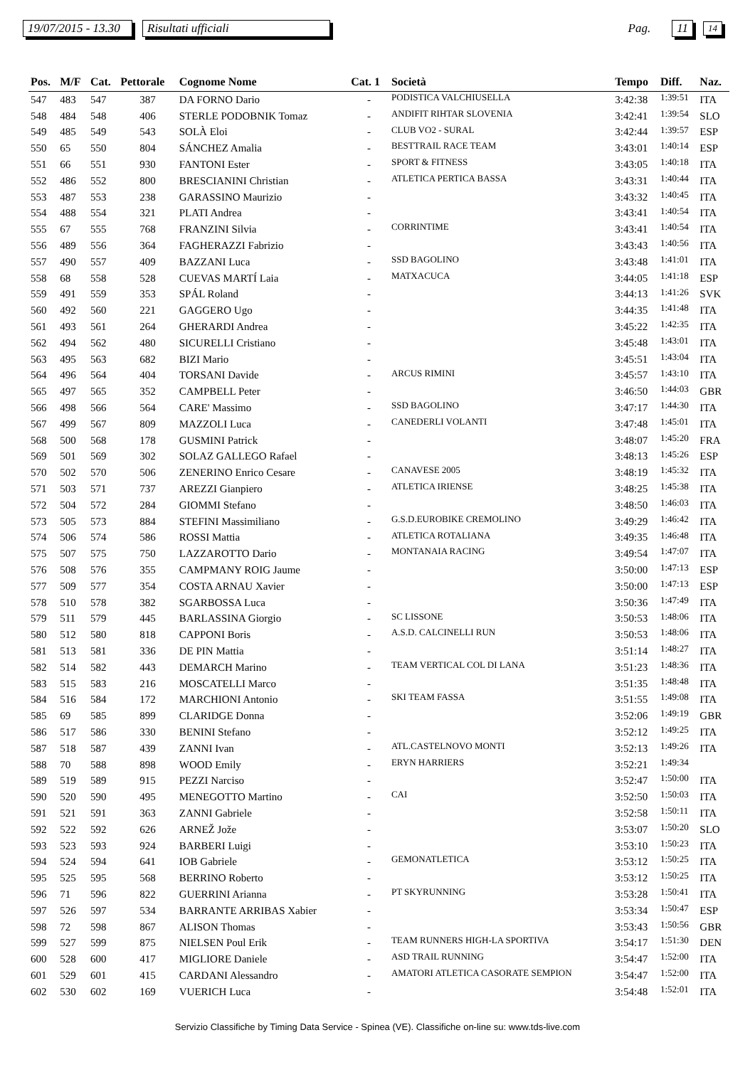19/07/2015 - 13.30 Risultati ufficiali Pag. 11 14
| Pos. | M/F | Cat. | Pettorale | Cognome Nome | Cat. 1 | Società | Tempo | Diff. | Naz. |
| --- | --- | --- | --- | --- | --- | --- | --- | --- | --- |
| 547 | 483 | 547 | 387 | DA FORNO Dario | - | PODISTICA VALCHIUSELLA | 3:42:38 | 1:39:51 | ITA |
| 548 | 484 | 548 | 406 | STERLE PODOBNIK Tomaz | - | ANDIFIT RIHTAR SLOVENIA | 3:42:41 | 1:39:54 | SLO |
| 549 | 485 | 549 | 543 | SOLÀ Eloi | - | CLUB VO2 - SURAL | 3:42:44 | 1:39:57 | ESP |
| 550 | 65 | 550 | 804 | SÁNCHEZ Amalia | - | BESTTRAIL RACE TEAM | 3:43:01 | 1:40:14 | ESP |
| 551 | 66 | 551 | 930 | FANTONI Ester | - | SPORT & FITNESS | 3:43:05 | 1:40:18 | ITA |
| 552 | 486 | 552 | 800 | BRESCIANINI Christian | - | ATLETICA PERTICA BASSA | 3:43:31 | 1:40:44 | ITA |
| 553 | 487 | 553 | 238 | GARASSINO Maurizio | - | | 3:43:32 | 1:40:45 | ITA |
| 554 | 488 | 554 | 321 | PLATI Andrea | - | | 3:43:41 | 1:40:54 | ITA |
| 555 | 67 | 555 | 768 | FRANZINI Silvia | - | CORRINTIME | 3:43:41 | 1:40:54 | ITA |
| 556 | 489 | 556 | 364 | FAGHERAZZI Fabrizio | - | | 3:43:43 | 1:40:56 | ITA |
| 557 | 490 | 557 | 409 | BAZZANI Luca | - | SSD BAGOLINO | 3:43:48 | 1:41:01 | ITA |
| 558 | 68 | 558 | 528 | CUEVAS MARTÍ Laia | - | MATXACUCA | 3:44:05 | 1:41:18 | ESP |
| 559 | 491 | 559 | 353 | SPÁL Roland | - | | 3:44:13 | 1:41:26 | SVK |
| 560 | 492 | 560 | 221 | GAGGERO Ugo | - | | 3:44:35 | 1:41:48 | ITA |
| 561 | 493 | 561 | 264 | GHERARDI Andrea | - | | 3:45:22 | 1:42:35 | ITA |
| 562 | 494 | 562 | 480 | SICURELLI Cristiano | - | | 3:45:48 | 1:43:01 | ITA |
| 563 | 495 | 563 | 682 | BIZI Mario | - | | 3:45:51 | 1:43:04 | ITA |
| 564 | 496 | 564 | 404 | TORSANI Davide | - | ARCUS RIMINI | 3:45:57 | 1:43:10 | ITA |
| 565 | 497 | 565 | 352 | CAMPBELL Peter | - | | 3:46:50 | 1:44:03 | GBR |
| 566 | 498 | 566 | 564 | CARE' Massimo | - | SSD BAGOLINO | 3:47:17 | 1:44:30 | ITA |
| 567 | 499 | 567 | 809 | MAZZOLI Luca | - | CANEDERLI VOLANTI | 3:47:48 | 1:45:01 | ITA |
| 568 | 500 | 568 | 178 | GUSMINI Patrick | - | | 3:48:07 | 1:45:20 | FRA |
| 569 | 501 | 569 | 302 | SOLAZ GALLEGO Rafael | - | | 3:48:13 | 1:45:26 | ESP |
| 570 | 502 | 570 | 506 | ZENERINO Enrico Cesare | - | CANAVESE 2005 | 3:48:19 | 1:45:32 | ITA |
| 571 | 503 | 571 | 737 | AREZZI Gianpiero | - | ATLETICA IRIENSE | 3:48:25 | 1:45:38 | ITA |
| 572 | 504 | 572 | 284 | GIOMMI Stefano | - | | 3:48:50 | 1:46:03 | ITA |
| 573 | 505 | 573 | 884 | STEFINI Massimiliano | - | G.S.D.EUROBIKE CREMOLINO | 3:49:29 | 1:46:42 | ITA |
| 574 | 506 | 574 | 586 | ROSSI Mattia | - | ATLETICA ROTALIANA | 3:49:35 | 1:46:48 | ITA |
| 575 | 507 | 575 | 750 | LAZZAROTTO Dario | - | MONTANAIA RACING | 3:49:54 | 1:47:07 | ITA |
| 576 | 508 | 576 | 355 | CAMPMANY ROIG Jaume | - | | 3:50:00 | 1:47:13 | ESP |
| 577 | 509 | 577 | 354 | COSTA ARNAU Xavier | - | | 3:50:00 | 1:47:13 | ESP |
| 578 | 510 | 578 | 382 | SGARBOSSA Luca | - | | 3:50:36 | 1:47:49 | ITA |
| 579 | 511 | 579 | 445 | BARLASSINA Giorgio | - | SC LISSONE | 3:50:53 | 1:48:06 | ITA |
| 580 | 512 | 580 | 818 | CAPPONI Boris | - | A.S.D. CALCINELLI RUN | 3:50:53 | 1:48:06 | ITA |
| 581 | 513 | 581 | 336 | DE PIN Mattia | - | | 3:51:14 | 1:48:27 | ITA |
| 582 | 514 | 582 | 443 | DEMARCH Marino | - | TEAM VERTICAL COL DI LANA | 3:51:23 | 1:48:36 | ITA |
| 583 | 515 | 583 | 216 | MOSCATELLI Marco | - | | 3:51:35 | 1:48:48 | ITA |
| 584 | 516 | 584 | 172 | MARCHIONI Antonio | - | SKI TEAM FASSA | 3:51:55 | 1:49:08 | ITA |
| 585 | 69 | 585 | 899 | CLARIDGE Donna | - | | 3:52:06 | 1:49:19 | GBR |
| 586 | 517 | 586 | 330 | BENINI Stefano | - | | 3:52:12 | 1:49:25 | ITA |
| 587 | 518 | 587 | 439 | ZANNI Ivan | - | ATL.CASTELNOVO MONTI | 3:52:13 | 1:49:26 | ITA |
| 588 | 70 | 588 | 898 | WOOD Emily | - | ERYN HARRIERS | 3:52:21 | 1:49:34 | |
| 589 | 519 | 589 | 915 | PEZZI Narciso | - | | 3:52:47 | 1:50:00 | ITA |
| 590 | 520 | 590 | 495 | MENEGOTTO Martino | - | CAI | 3:52:50 | 1:50:03 | ITA |
| 591 | 521 | 591 | 363 | ZANNI Gabriele | - | | 3:52:58 | 1:50:11 | ITA |
| 592 | 522 | 592 | 626 | ARNEŽ Jože | - | | 3:53:07 | 1:50:20 | SLO |
| 593 | 523 | 593 | 924 | BARBERI Luigi | - | | 3:53:10 | 1:50:23 | ITA |
| 594 | 524 | 594 | 641 | IOB Gabriele | - | GEMONATLETICA | 3:53:12 | 1:50:25 | ITA |
| 595 | 525 | 595 | 568 | BERRINO Roberto | - | | 3:53:12 | 1:50:25 | ITA |
| 596 | 71 | 596 | 822 | GUERRINI Arianna | - | PT SKYRUNNING | 3:53:28 | 1:50:41 | ITA |
| 597 | 526 | 597 | 534 | BARRANTE ARRIBAS Xabier | - | | 3:53:34 | 1:50:47 | ESP |
| 598 | 72 | 598 | 867 | ALISON Thomas | - | | 3:53:43 | 1:50:56 | GBR |
| 599 | 527 | 599 | 875 | NIELSEN Poul Erik | - | TEAM RUNNERS HIGH-LA SPORTIVA | 3:54:17 | 1:51:30 | DEN |
| 600 | 528 | 600 | 417 | MIGLIORE Daniele | - | ASD TRAIL RUNNING | 3:54:47 | 1:52:00 | ITA |
| 601 | 529 | 601 | 415 | CARDANI Alessandro | - | AMATORI ATLETICA CASORATE SEMPION | 3:54:47 | 1:52:00 | ITA |
| 602 | 530 | 602 | 169 | VUERICH Luca | - | | 3:54:48 | 1:52:01 | ITA |
Servizio Classifiche by Timing Data Service - Spinea (VE). Classifiche on-line su: www.tds-live.com